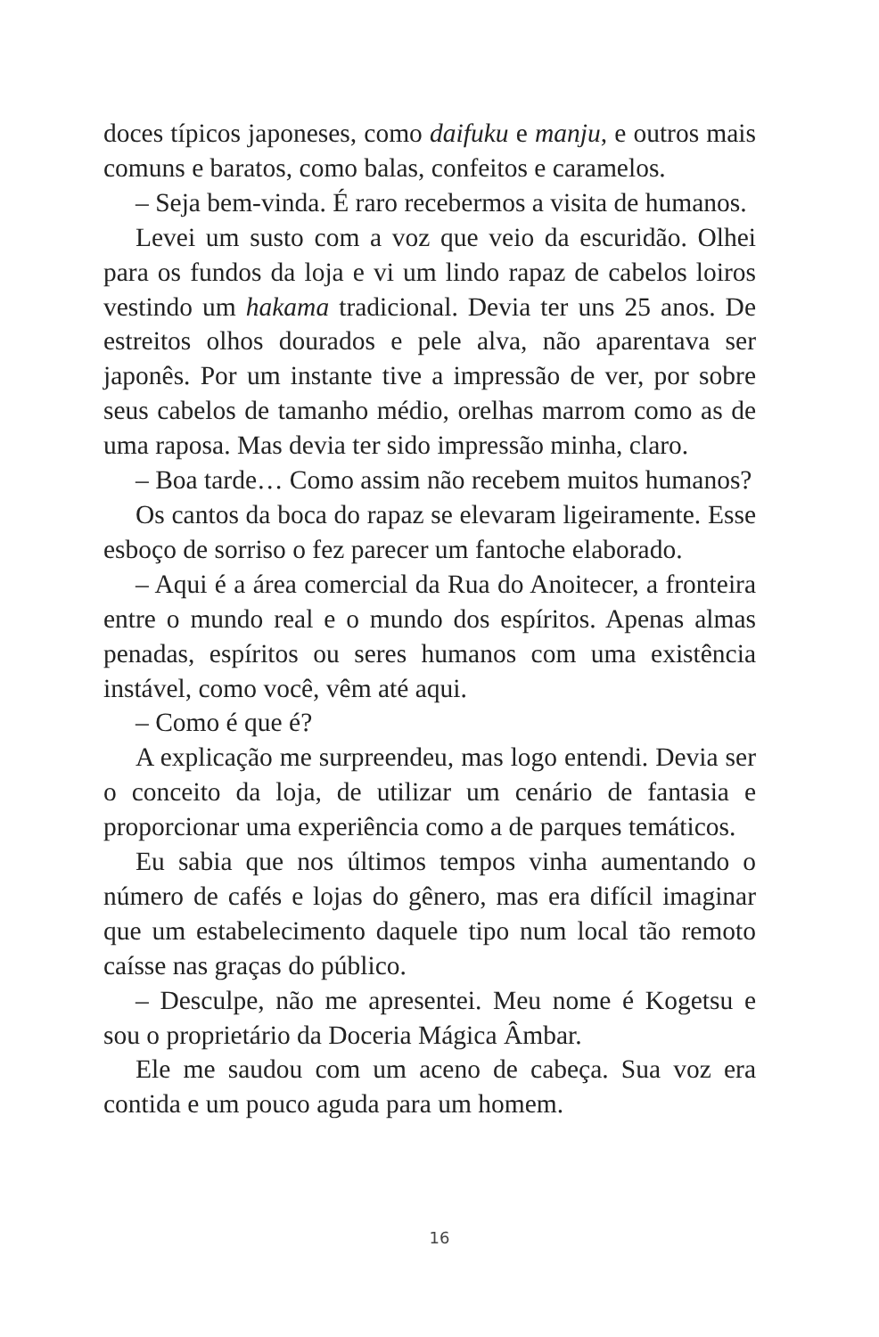doces típicos japoneses, como daifuku e manju, e outros mais comuns e baratos, como balas, confeitos e caramelos.
– Seja bem-vinda. É raro recebermos a visita de humanos.
Levei um susto com a voz que veio da escuridão. Olhei para os fundos da loja e vi um lindo rapaz de cabelos loiros vestindo um hakama tradicional. Devia ter uns 25 anos. De estreitos olhos dourados e pele alva, não aparentava ser japonês. Por um instante tive a impressão de ver, por sobre seus cabelos de tamanho médio, orelhas marrom como as de uma raposa. Mas devia ter sido impressão minha, claro.
– Boa tarde… Como assim não recebem muitos humanos?
Os cantos da boca do rapaz se elevaram ligeiramente. Esse esboço de sorriso o fez parecer um fantoche elaborado.
– Aqui é a área comercial da Rua do Anoitecer, a fronteira entre o mundo real e o mundo dos espíritos. Apenas almas penadas, espíritos ou seres humanos com uma existência instável, como você, vêm até aqui.
– Como é que é?
A explicação me surpreendeu, mas logo entendi. Devia ser o conceito da loja, de utilizar um cenário de fantasia e proporcionar uma experiência como a de parques temáticos.
Eu sabia que nos últimos tempos vinha aumentando o número de cafés e lojas do gênero, mas era difícil imaginar que um estabelecimento daquele tipo num local tão remoto caísse nas graças do público.
– Desculpe, não me apresentei. Meu nome é Kogetsu e sou o proprietário da Doceria Mágica Âmbar.
Ele me saudou com um aceno de cabeça. Sua voz era contida e um pouco aguda para um homem.
16